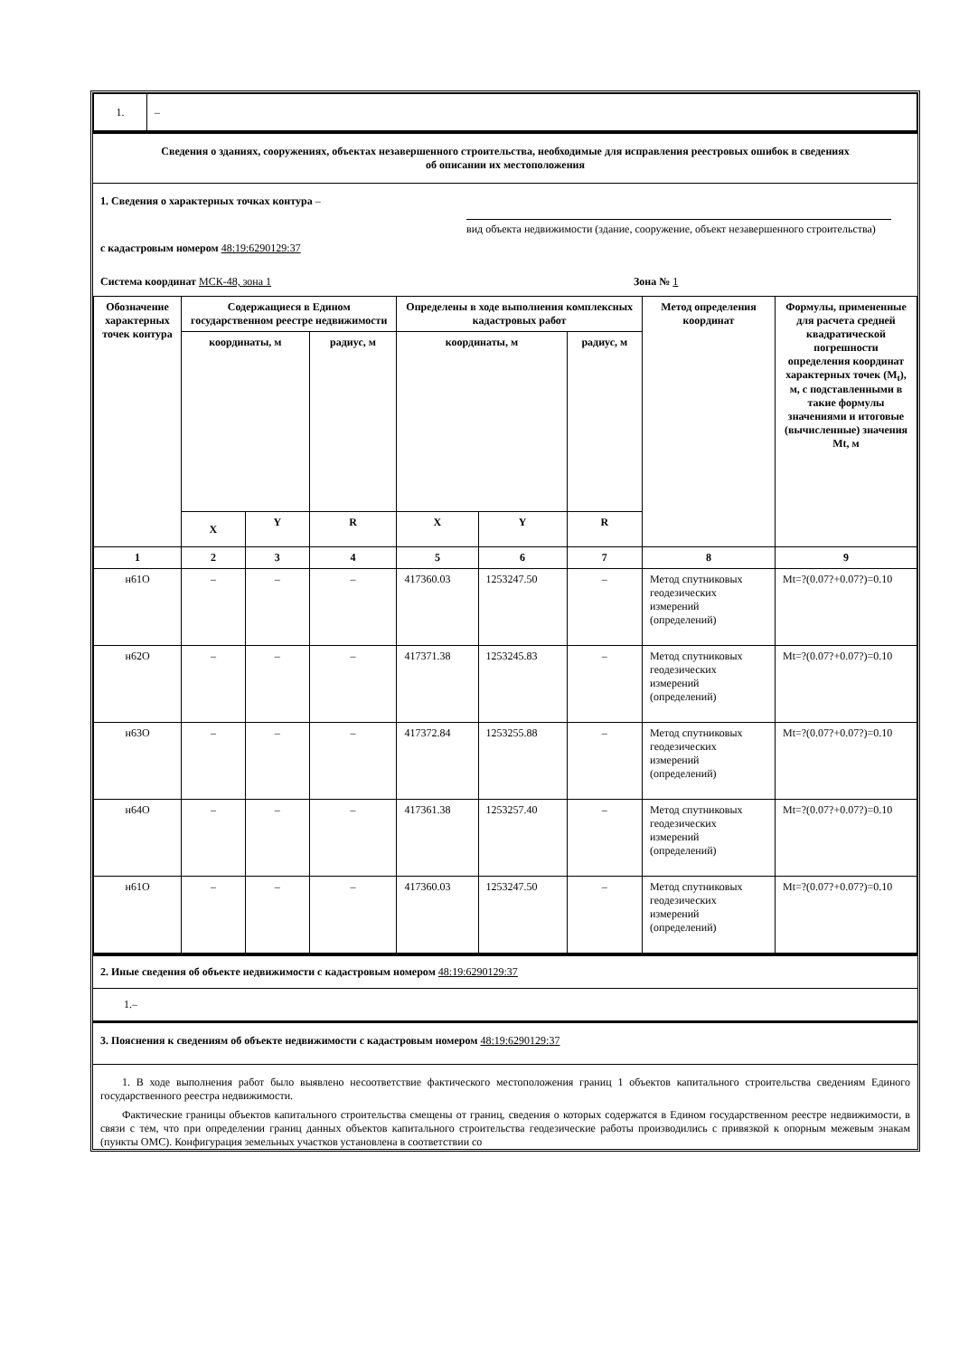| 1. | – |
Сведения о зданиях, сооружениях, объектах незавершенного строительства, необходимые для исправления реестровых ошибок в сведениях
об описании их местоположения
1. Сведения о характерных точках контура –
вид объекта недвижимости (здание, сооружение, объект незавершенного строительства)
с кадастровым номером 48:19:6290129:37
Система координат МСК-48, зона 1 Зона № 1
| Обозначение характерных точек контура | Содержащиеся в Едином государственном реестре недвижимости | | | Определены в ходе выполнения комплексных кадастровых работ | | | Метод определения координат | Формулы, примененные для расчета средней квадратической погрешности определения координат характерных точек (M<sub>t</sub>), м, с подставленными в такие формулы значениями и итоговые (вычисленные) значения Mt, м |
| --- | --- | --- | --- | --- | --- | --- | --- | --- |
| | координаты, м | | радиус, м | координаты, м | | радиус, м | | |
| | X | Y | R | X | Y | R | | |
| 1 | 2 | 3 | 4 | 5 | 6 | 7 | 8 | 9 |
| н61О | – | – | – | 417360.03 | 1253247.50 | – | Метод спутниковых геодезических измерений (определений) | Mt=?(0.07?+0.07?)=0.10 |
| н62О | – | – | – | 417371.38 | 1253245.83 | – | Метод спутниковых геодезических измерений (определений) | Mt=?(0.07?+0.07?)=0.10 |
| н63О | – | – | – | 417372.84 | 1253255.88 | – | Метод спутниковых геодезических измерений (определений) | Mt=?(0.07?+0.07?)=0.10 |
| н64О | – | – | – | 417361.38 | 1253257.40 | – | Метод спутниковых геодезических измерений (определений) | Mt=?(0.07?+0.07?)=0.10 |
| н61О | – | – | – | 417360.03 | 1253247.50 | – | Метод спутниковых геодезических измерений (определений) | Mt=?(0.07?+0.07?)=0.10 |
2. Иные сведения об объекте недвижимости с кадастровым номером 48:19:6290129:37
1.–
3. Пояснения к сведениям об объекте недвижимости с кадастровым номером 48:19:6290129:37
1. В ходе выполнения работ было выявлено несоответствие фактического местоположения границ 1 объектов капитального строительства сведениям Единого государственного реестра недвижимости.
Фактические границы объектов капитального строительства смещены от границ, сведения о которых содержатся в Едином государственном реестре недвижимости, в связи с тем, что при определении границ данных объектов капитального строительства геодезические работы производились с привязкой к опорным межевым знакам (пункты ОМС). Конфигурация земельных участков установлена в соответствии со